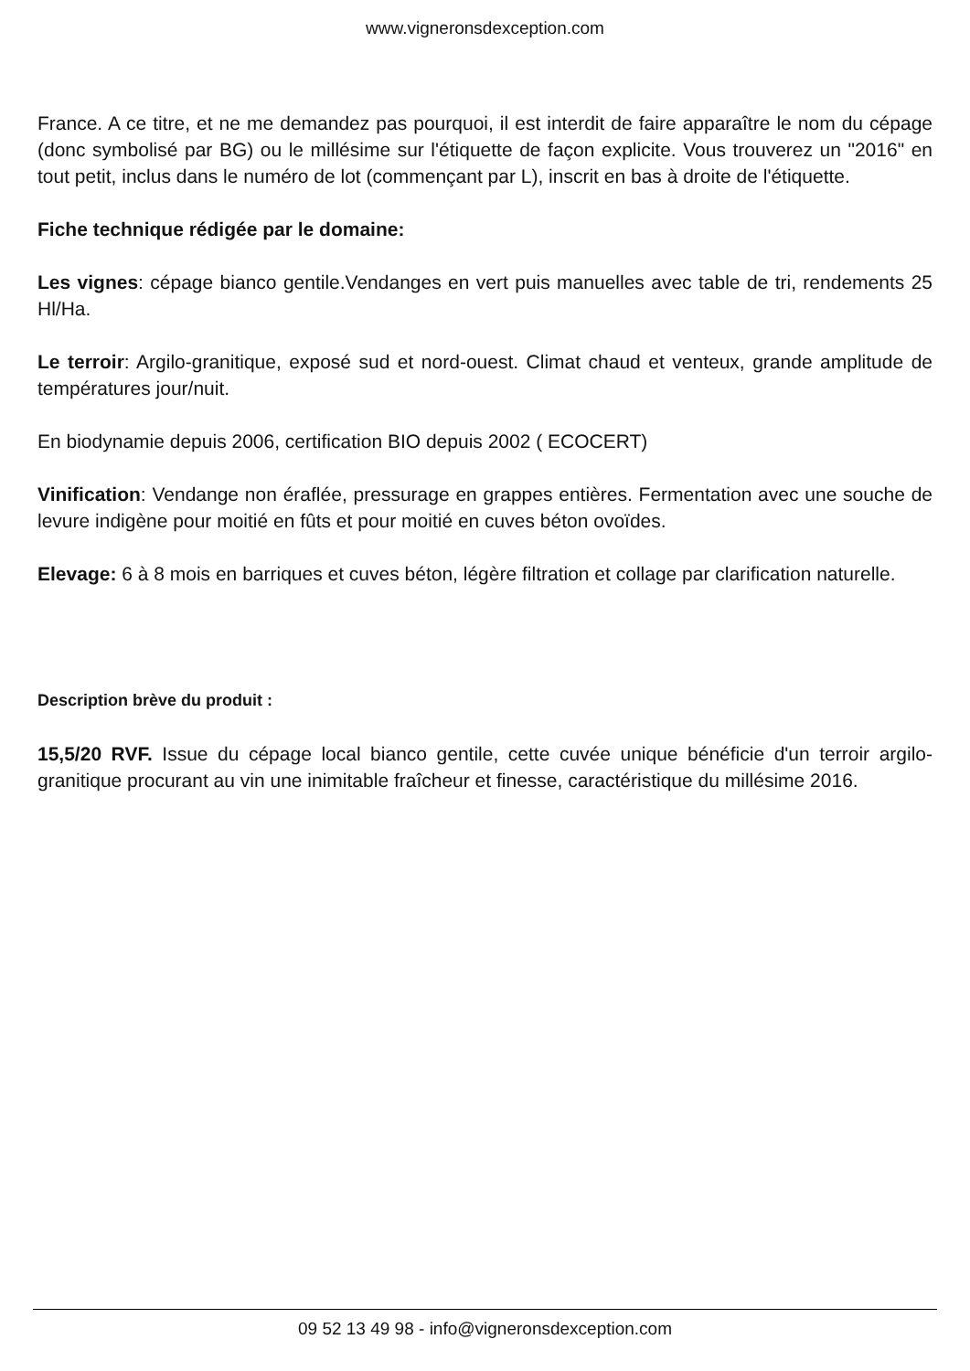www.vigneronsdexception.com
France. A ce titre, et ne me demandez pas pourquoi, il est interdit de faire apparaître le nom du cépage (donc symbolisé par BG) ou le millésime sur l'étiquette de façon explicite. Vous trouverez un "2016" en tout petit, inclus dans le numéro de lot (commençant par L), inscrit en bas à droite de l'étiquette.
Fiche technique rédigée par le domaine:
Les vignes: cépage bianco gentile.Vendanges en vert puis manuelles avec table de tri, rendements 25 Hl/Ha.
Le terroir: Argilo-granitique, exposé sud et nord-ouest. Climat chaud et venteux, grande amplitude de températures jour/nuit.
En biodynamie depuis 2006, certification BIO depuis 2002 ( ECOCERT)
Vinification: Vendange non éraflée, pressurage en grappes entières. Fermentation avec une souche de levure indigène pour moitié en fûts et pour moitié en cuves béton ovoïdes.
Elevage: 6 à 8 mois en barriques et cuves béton, légère filtration et collage par clarification naturelle.
Description brève du produit :
15,5/20 RVF. Issue du cépage local bianco gentile, cette cuvée unique bénéficie d'un terroir argilo-granitique procurant au vin une inimitable fraîcheur et finesse, caractéristique du millésime 2016.
09 52 13 49 98 - info@vigneronsdexception.com